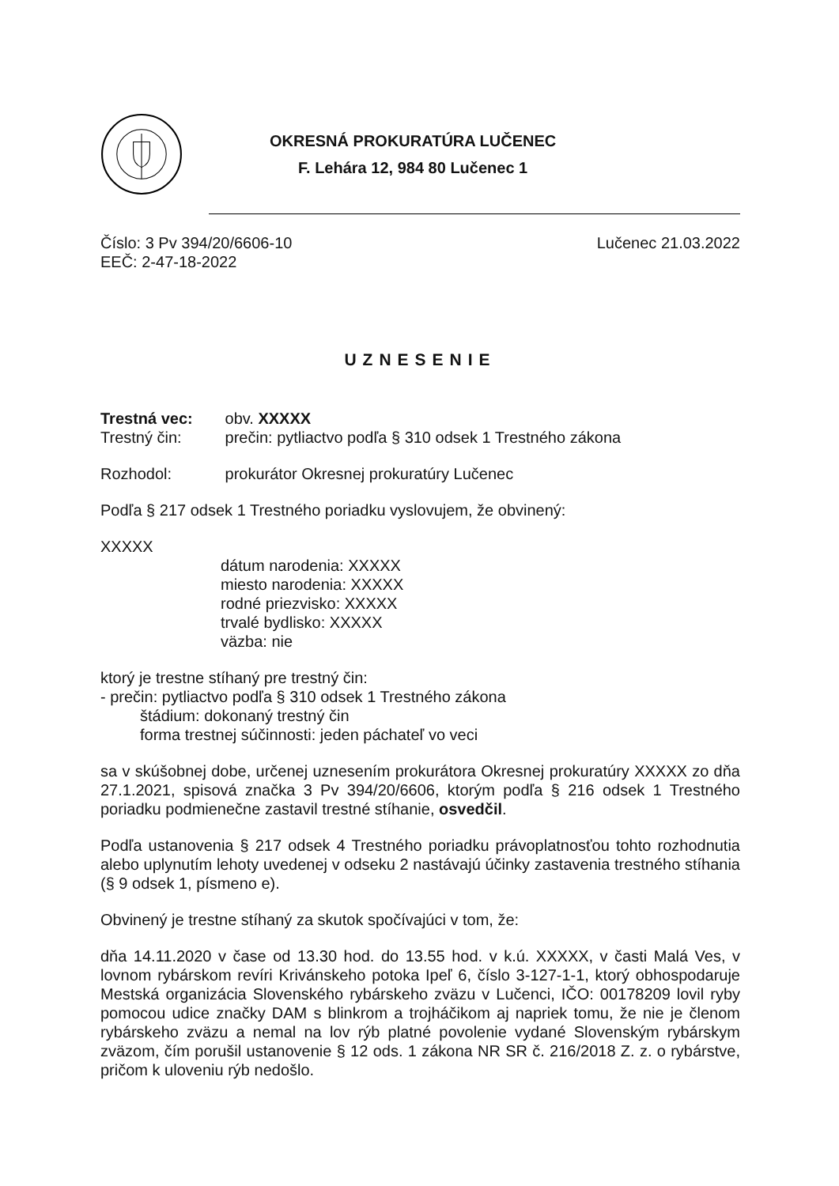OKRESNÁ PROKURATÚRA LUČENEC
F. Lehára 12, 984 80 Lučenec 1
Číslo: 3 Pv 394/20/6606-10
EEČ: 2-47-18-2022
Lučenec 21.03.2022
UZNESENIE
Trestná vec: obv. XXXXX
Trestný čin: prečin: pytliactvo podľa § 310 odsek 1 Trestného zákona
Rozhodol: prokurátor Okresnej prokuratúry Lučenec
Podľa § 217 odsek 1 Trestného poriadku vyslovujem, že obvinený:
XXXXX
dátum narodenia: XXXXX
miesto narodenia: XXXXX
rodné priezvisko: XXXXX
trvalé bydlisko: XXXXX
väzba: nie
ktorý je trestne stíhaný pre trestný čin:
- prečin: pytliactvo podľa § 310 odsek 1 Trestného zákona
štádium: dokonaný trestný čin
forma trestnej súčinnosti: jeden páchateľ vo veci
sa v skúšobnej dobe, určenej uznesením prokurátora Okresnej prokuratúry XXXXX zo dňa 27.1.2021, spisová značka 3 Pv 394/20/6606, ktorým podľa § 216 odsek 1 Trestného poriadku podmienečne zastavil trestné stíhanie, osvedčil.
Podľa ustanovenia § 217 odsek 4 Trestného poriadku právoplatnosťou tohto rozhodnutia alebo uplynutím lehoty uvedenej v odseku 2 nastávajú účinky zastavenia trestného stíhania (§ 9 odsek 1, písmeno e).
Obvinený je trestne stíhaný za skutok spočívajúci v tom, že:
dňa 14.11.2020 v čase od 13.30 hod. do 13.55 hod. v k.ú. XXXXX, v časti Malá Ves, v lovnom rybárskom revíri Krivánskeho potoka Ipeľ 6, číslo 3-127-1-1, ktorý obhospodaruje Mestská organizácia Slovenského rybárskeho zväzu v Lučenci, IČO: 00178209 lovil ryby pomocou udice značky DAM s blinkrom a trojháčikom aj napriek tomu, že nie je členom rybárskeho zväzu a nemal na lov rýb platné povolenie vydané Slovenským rybárskym zväzom, čím porušil ustanovenie § 12 ods. 1 zákona NR SR č. 216/2018 Z. z. o rybárstve, pričom k uloveniu rýb nedošlo.